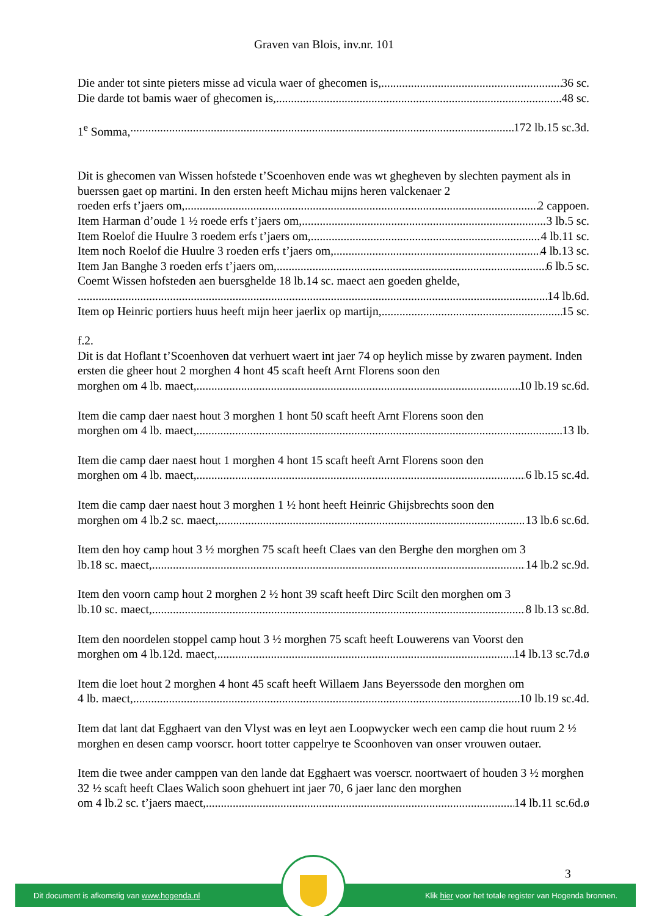Graven van Blois, inv.nr. 101
Die ander tot sinte pieters misse ad vicula waer of ghecomen is, 36 sc.
Die darde tot bamis waer of ghecomen is, 48 sc.
1<sup>e</sup> Somma, 172 lb.15 sc.3d.
Dit is ghecomen van Wissen hofstede t’Scoenhoven ende was wt ghegheven by slechten payment als in buerssen gaet op martini. In den ersten heeft Michau mijns heren valckenaer 2
roeden erfs t’jaers om, 2 cappoen.
Item Harman d’oude 1 ½ roede erfs t’jaers om, 3 lb.5 sc.
Item Roelof die Huulre 3 roedem erfs t’jaers om, 4 lb.11 sc.
Item noch Roelof die Huulre 3 roeden erfs t’jaers om, 4 lb.13 sc.
Item Jan Banghe 3 roeden erfs t’jaers om, 6 lb.5 sc.
Coemt Wissen hofsteden aen buersghelde 18 lb.14 sc. maect aen goeden ghelde,
14 lb.6d.
Item op Heinric portiers huus heeft mijn heer jaerlix op martijn, 15 sc.
f.2.
Dit is dat Hoflant t’Scoenhoven dat verhuert waert int jaer 74 op heylich misse by zwaren payment. Inden ersten die gheer hout 2 morghen 4 hont 45 scaft heeft Arnt Florens soon den
morghen om 4 lb. maect, 10 lb.19 sc.6d.
Item die camp daer naest hout 3 morghen 1 hont 50 scaft heeft Arnt Florens soon den
morghen om 4 lb. maect, 13 lb.
Item die camp daer naest hout 1 morghen 4 hont 15 scaft heeft Arnt Florens soon den
morghen om 4 lb. maect, 6 lb.15 sc.4d.
Item die camp daer naest hout 3 morghen 1 ½ hont heeft Heinric Ghijsbrechts soon den
morghen om 4 lb.2 sc. maect, 13 lb.6 sc.6d.
Item den hoy camp hout 3 ½ morghen 75 scaft heeft Claes van den Berghe den morghen om 3
lb.18 sc. maect, 14 lb.2 sc.9d.
Item den voorn camp hout 2 morghen 2 ½ hont 39 scaft heeft Dirc Scilt den morghen om 3
lb.10 sc. maect, 8 lb.13 sc.8d.
Item den noordelen stoppel camp hout 3 ½ morghen 75 scaft heeft Louwerens van Voorst den
morghen om 4 lb.12d. maect, 14 lb.13 sc.7d.ø
Item die loet hout 2 morghen 4 hont 45 scaft heeft Willaem Jans Beyerssode den morghen om
4 lb. maect, 10 lb.19 sc.4d.
Item dat lant dat Egghaert van den Vlyst was en leyt aen Loopwycker wech een camp die hout ruum 2 ½ morghen en desen camp voorscr. hoort totter cappelrye te Scoonhoven van onser vrouwen outaer.
Item die twee ander camppen van den lande dat Egghaert was voerscr. noortwaert of houden 3 ½ morghen 32 ½ scaft heeft Claes Walich soon ghehuert int jaer 70, 6 jaer lanc den morghen
om 4 lb.2 sc. t’jaers maect, 14 lb.11 sc.6d.ø
3
Dit document is afkomstig van www.hogenda.nl Klik hier voor het totale register van Hogenda bronnen.